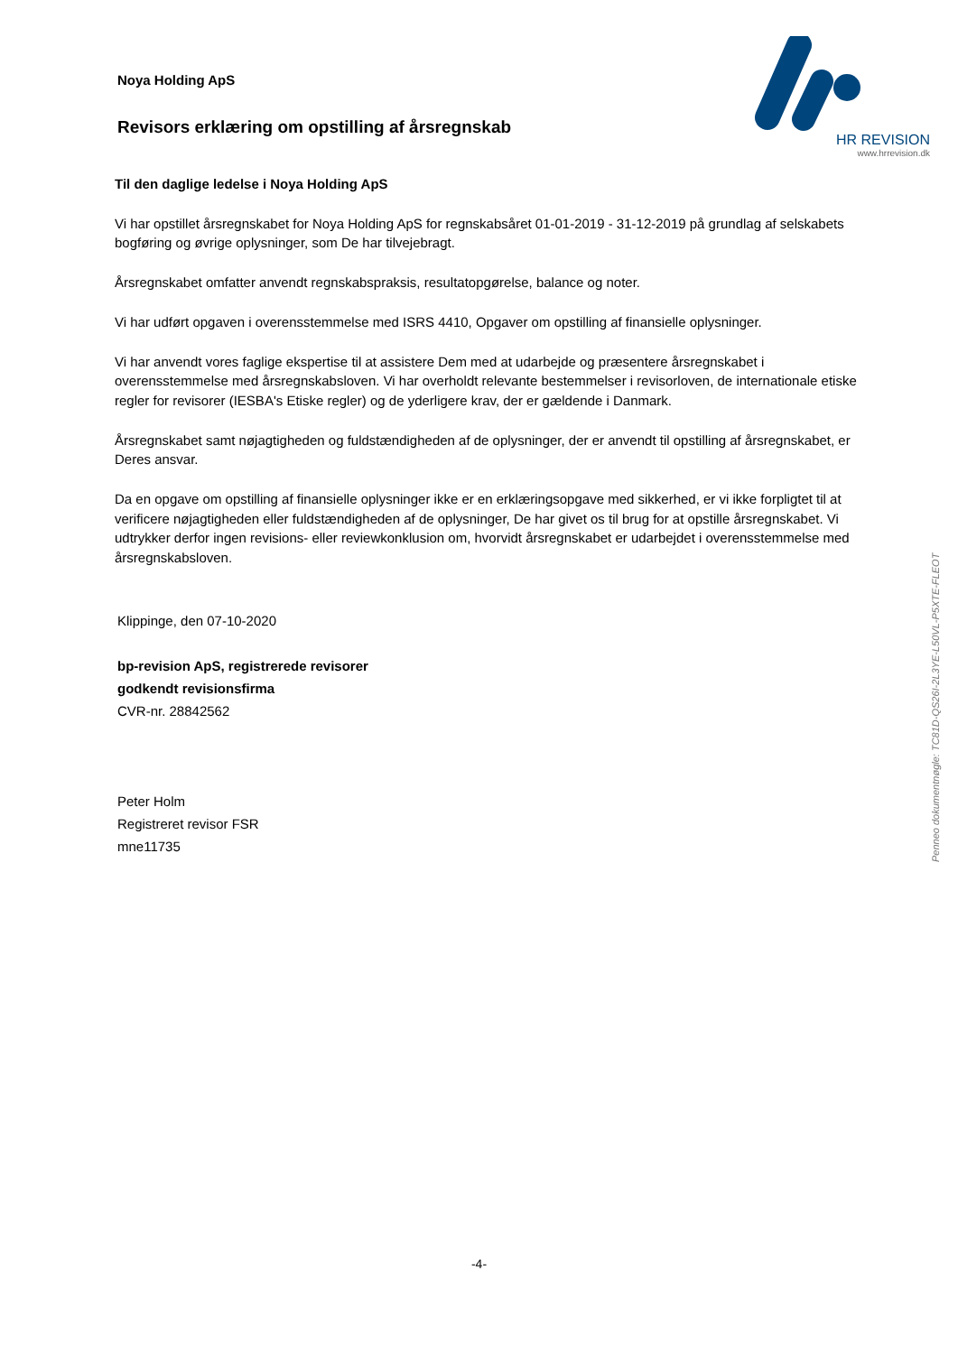Noya Holding ApS
Revisors erklæring om opstilling af årsregnskab
HR REVISION
www.hrrevision.dk
Til den daglige ledelse i Noya Holding ApS
Vi har opstillet årsregnskabet for Noya Holding ApS for regnskabsåret 01-01-2019 - 31-12-2019 på grundlag af selskabets bogføring og øvrige oplysninger, som De har tilvejebragt.
Årsregnskabet omfatter anvendt regnskabspraksis, resultatopgørelse, balance og noter.
Vi har udført opgaven i overensstemmelse med ISRS 4410, Opgaver om opstilling af finansielle oplysninger.
Vi har anvendt vores faglige ekspertise til at assistere Dem med at udarbejde og præsentere årsregnskabet i overensstemmelse med årsregnskabsloven. Vi har overholdt relevante bestemmelser i revisorloven, de internationale etiske regler for revisorer (IESBA's Etiske regler) og de yderligere krav, der er gældende i Danmark.
Årsregnskabet samt nøjagtigheden og fuldstændigheden af de oplysninger, der er anvendt til opstilling af årsregnskabet, er Deres ansvar.
Da en opgave om opstilling af finansielle oplysninger ikke er en erklæringsopgave med sikkerhed, er vi ikke forpligtet til at verificere nøjagtigheden eller fuldstændigheden af de oplysninger, De har givet os til brug for at opstille årsregnskabet. Vi udtrykker derfor ingen revisions- eller reviewkonklusion om, hvorvidt årsregnskabet er udarbejdet i overensstemmelse med årsregnskabsloven.
Klippinge, den 07-10-2020
bp-revision ApS, registrerede revisorer
godkendt revisionsfirma
CVR-nr. 28842562
Peter Holm
Registreret revisor FSR
mne11735
Penneo dokumentnøgle: TC81D-QS26I-2L3YE-L50VL-P5XTE-FLEOT
-4-